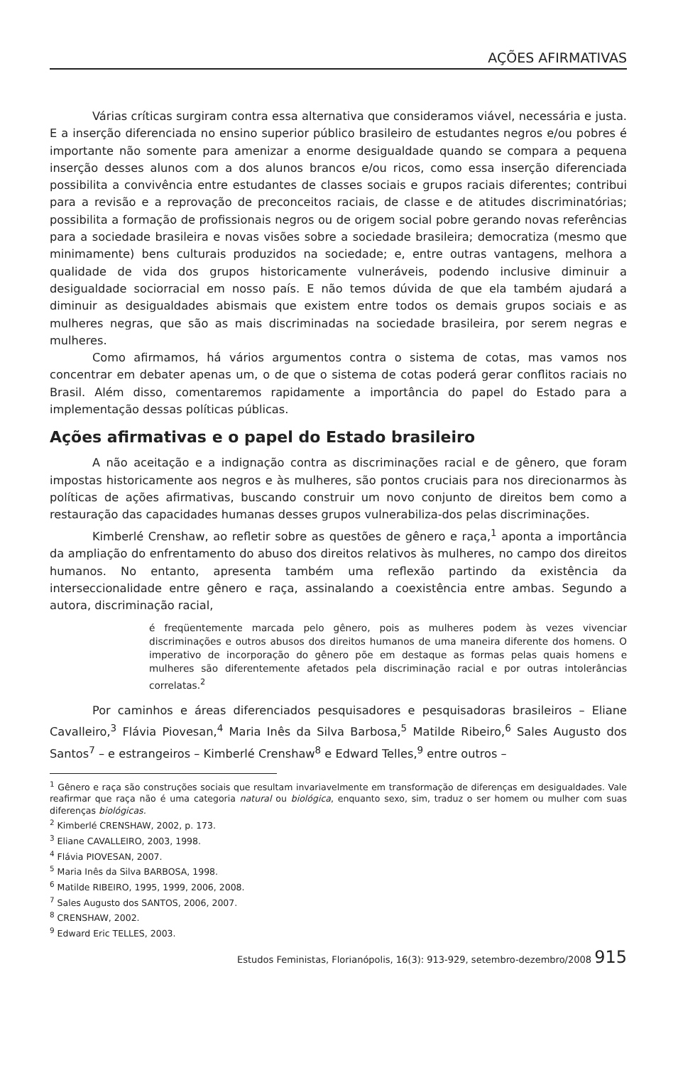AÇÕES AFIRMATIVAS
Várias críticas surgiram contra essa alternativa que consideramos viável, necessária e justa. E a inserção diferenciada no ensino superior público brasileiro de estudantes negros e/ou pobres é importante não somente para amenizar a enorme desigualdade quando se compara a pequena inserção desses alunos com a dos alunos brancos e/ou ricos, como essa inserção diferenciada possibilita a convivência entre estudantes de classes sociais e grupos raciais diferentes; contribui para a revisão e a reprovação de preconceitos raciais, de classe e de atitudes discriminatórias; possibilita a formação de profissionais negros ou de origem social pobre gerando novas referências para a sociedade brasileira e novas visões sobre a sociedade brasileira; democratiza (mesmo que minimamente) bens culturais produzidos na sociedade; e, entre outras vantagens, melhora a qualidade de vida dos grupos historicamente vulneráveis, podendo inclusive diminuir a desigualdade sociorracial em nosso país. E não temos dúvida de que ela também ajudará a diminuir as desigualdades abismais que existem entre todos os demais grupos sociais e as mulheres negras, que são as mais discriminadas na sociedade brasileira, por serem negras e mulheres.
Como afirmamos, há vários argumentos contra o sistema de cotas, mas vamos nos concentrar em debater apenas um, o de que o sistema de cotas poderá gerar conflitos raciais no Brasil. Além disso, comentaremos rapidamente a importância do papel do Estado para a implementação dessas políticas públicas.
Ações afirmativas e o papel do Estado brasileiro
A não aceitação e a indignação contra as discriminações racial e de gênero, que foram impostas historicamente aos negros e às mulheres, são pontos cruciais para nos direcionarmos às políticas de ações afirmativas, buscando construir um novo conjunto de direitos bem como a restauração das capacidades humanas desses grupos vulnerabiliza-dos pelas discriminações.
Kimberlé Crenshaw, ao refletir sobre as questões de gênero e raça,<sup>1</sup> aponta a importância da ampliação do enfrentamento do abuso dos direitos relativos às mulheres, no campo dos direitos humanos. No entanto, apresenta também uma reflexão partindo da existência da interseccionalidade entre gênero e raça, assinalando a coexistência entre ambas. Segundo a autora, discriminação racial,
é freqüentemente marcada pelo gênero, pois as mulheres podem às vezes vivenciar discriminações e outros abusos dos direitos humanos de uma maneira diferente dos homens. O imperativo de incorporação do gênero põe em destaque as formas pelas quais homens e mulheres são diferentemente afetados pela discriminação racial e por outras intolerâncias correlatas.<sup>2</sup>
Por caminhos e áreas diferenciados pesquisadores e pesquisadoras brasileiros – Eliane Cavalleiro,<sup>3</sup> Flávia Piovesan,<sup>4</sup> Maria Inês da Silva Barbosa,<sup>5</sup> Matilde Ribeiro,<sup>6</sup> Sales Augusto dos Santos<sup>7</sup> – e estrangeiros – Kimberlé Crenshaw<sup>8</sup> e Edward Telles,<sup>9</sup> entre outros –
<sup>1</sup> Gênero e raça são construções sociais que resultam invariavelmente em transformação de diferenças em desigualdades. Vale reafirmar que raça não é uma categoria natural ou biológica, enquanto sexo, sim, traduz o ser homem ou mulher com suas diferenças biológicas.
<sup>2</sup> Kimberlé CRENSHAW, 2002, p. 173.
<sup>3</sup> Eliane CAVALLEIRO, 2003, 1998.
<sup>4</sup> Flávia PIOVESAN, 2007.
<sup>5</sup> Maria Inês da Silva BARBOSA, 1998.
<sup>6</sup> Matilde RIBEIRO, 1995, 1999, 2006, 2008.
<sup>7</sup> Sales Augusto dos SANTOS, 2006, 2007.
<sup>8</sup> CRENSHAW, 2002.
<sup>9</sup> Edward Eric TELLES, 2003.
Estudos Feministas, Florianópolis, 16(3): 913-929, setembro-dezembro/2008 915